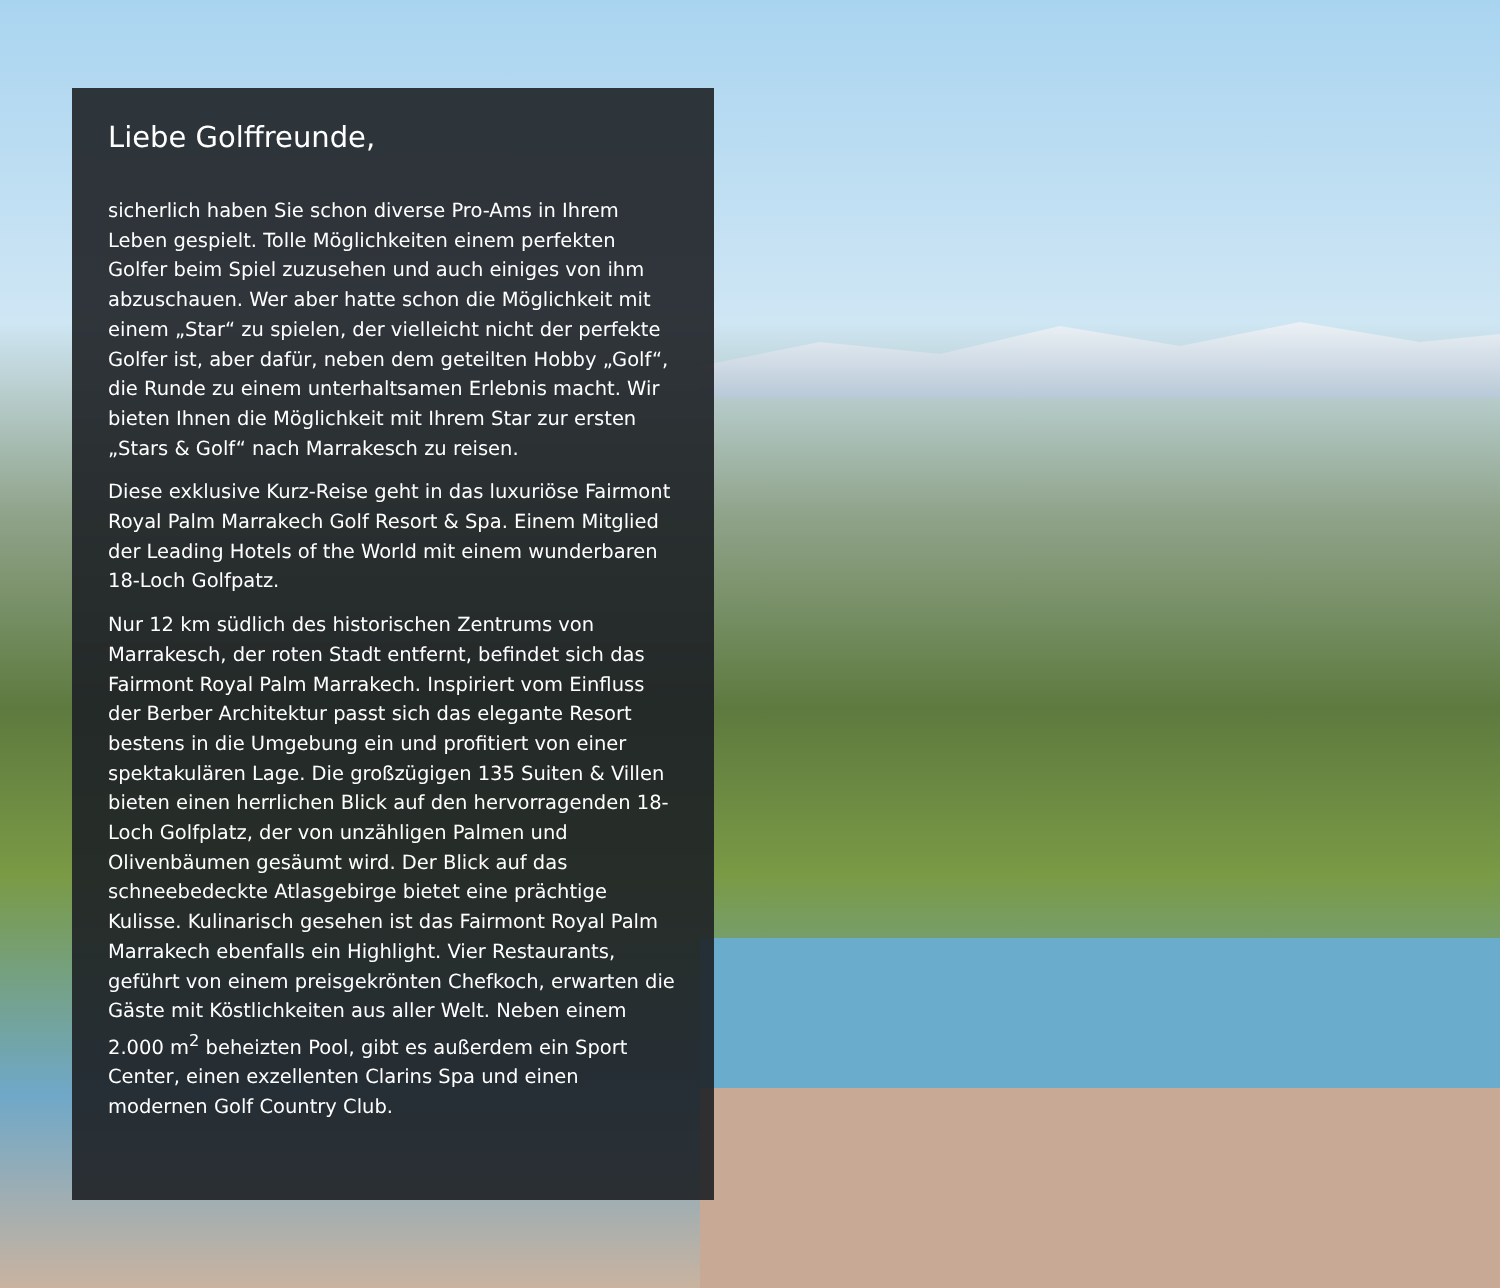Liebe Golffreunde,
sicherlich haben Sie schon diverse Pro-Ams in Ihrem Leben gespielt. Tolle Möglichkeiten einem perfekten Golfer beim Spiel zuzusehen und auch einiges von ihm abzuschauen. Wer aber hatte schon die Möglich­keit mit einem „Star“ zu spielen, der vielleicht nicht der perfekte Golfer ist, aber dafür, neben dem geteilten Hobby „Golf“, die Runde zu einem unterhaltsamen Erlebnis macht. Wir bieten Ihnen die Möglichkeit mit Ihrem Star zur ersten „Stars & Golf“ nach Marrakesch zu reisen.
Diese exklusive Kurz-Reise geht in das luxuriöse Fairmont Royal Palm Marrakech Golf Resort & Spa. Einem Mitglied der Leading Hotels of the World mit einem wunderbaren 18-Loch Golfpatz.
Nur 12 km südlich des historischen Zentrums von Marrakesch, der roten Stadt entfernt, befindet sich das Fairmont Royal Palm Marrakech. Inspiriert vom Einfluss der Berber Architektur passt sich das elegan­te Resort bestens in die Umgebung ein und profitiert von einer spektakulären Lage. Die großzügigen 135 Suiten & Villen bieten einen herrlichen Blick auf den hervorragenden 18-Loch Golfplatz, der von unzähli­gen Palmen und Olivenbäumen gesäumt wird. Der Blick auf das schneebedeckte Atlasgebirge bietet eine prächtige Kulisse. Kulinarisch gesehen ist das Fairmont Royal Palm Marrakech ebenfalls ein Highlight. Vier Restaurants, geführt von einem preisgekrönten Chef­koch, erwarten die Gäste mit Köstlichkeiten aus aller Welt. Neben einem 2.000 m<sup>2</sup> beheizten Pool, gibt es außerdem ein Sport Center, einen exzellenten Clarins Spa und einen modernen Golf Country Club.